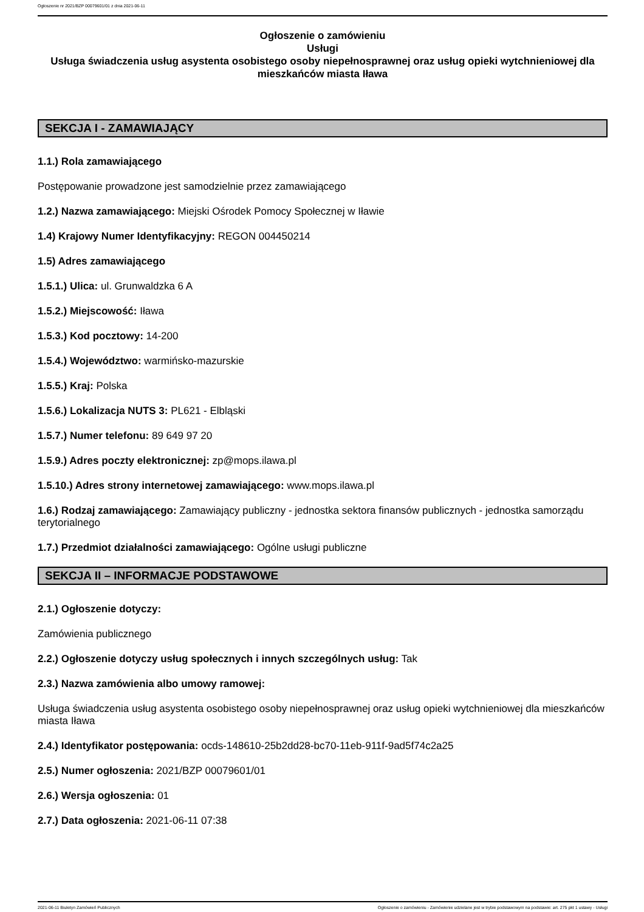Ogłoszenie nr 2021/BZP 00079601/01 z dnia 2021-06-11
Ogłoszenie o zamówieniu
Usługi
Usługa świadczenia usług asystenta osobistego osoby niepełnosprawnej oraz usług opieki wytchnieniowej dla mieszkańców miasta Iława
SEKCJA I - ZAMAWIAJĄCY
1.1.) Rola zamawiającego
Postępowanie prowadzone jest samodzielnie przez zamawiającego
1.2.) Nazwa zamawiającego: Miejski Ośrodek Pomocy Społecznej w Iławie
1.4) Krajowy Numer Identyfikacyjny: REGON 004450214
1.5) Adres zamawiającego
1.5.1.) Ulica: ul. Grunwaldzka 6 A
1.5.2.) Miejscowość: Iława
1.5.3.) Kod pocztowy: 14-200
1.5.4.) Województwo: warmińsko-mazurskie
1.5.5.) Kraj: Polska
1.5.6.) Lokalizacja NUTS 3: PL621 - Elbląski
1.5.7.) Numer telefonu: 89 649 97 20
1.5.9.) Adres poczty elektronicznej: zp@mops.ilawa.pl
1.5.10.) Adres strony internetowej zamawiającego: www.mops.ilawa.pl
1.6.) Rodzaj zamawiającego: Zamawiający publiczny - jednostka sektora finansów publicznych - jednostka samorządu terytorialnego
1.7.) Przedmiot działalności zamawiającego: Ogólne usługi publiczne
SEKCJA II – INFORMACJE PODSTAWOWE
2.1.) Ogłoszenie dotyczy:
Zamówienia publicznego
2.2.) Ogłoszenie dotyczy usług społecznych i innych szczególnych usług: Tak
2.3.) Nazwa zamówienia albo umowy ramowej:
Usługa świadczenia usług asystenta osobistego osoby niepełnosprawnej oraz usług opieki wytchnieniowej dla mieszkańców miasta Iława
2.4.) Identyfikator postępowania: ocds-148610-25b2dd28-bc70-11eb-911f-9ad5f74c2a25
2.5.) Numer ogłoszenia: 2021/BZP 00079601/01
2.6.) Wersja ogłoszenia: 01
2.7.) Data ogłoszenia: 2021-06-11 07:38
2021-06-11 Biuletyn Zamówień Publicznych Ogłoszenie o zamówieniu - Zamówienie udzielane jest w trybie podstawowym na podstawie: art. 275 pkt 1 ustawy - Usługi